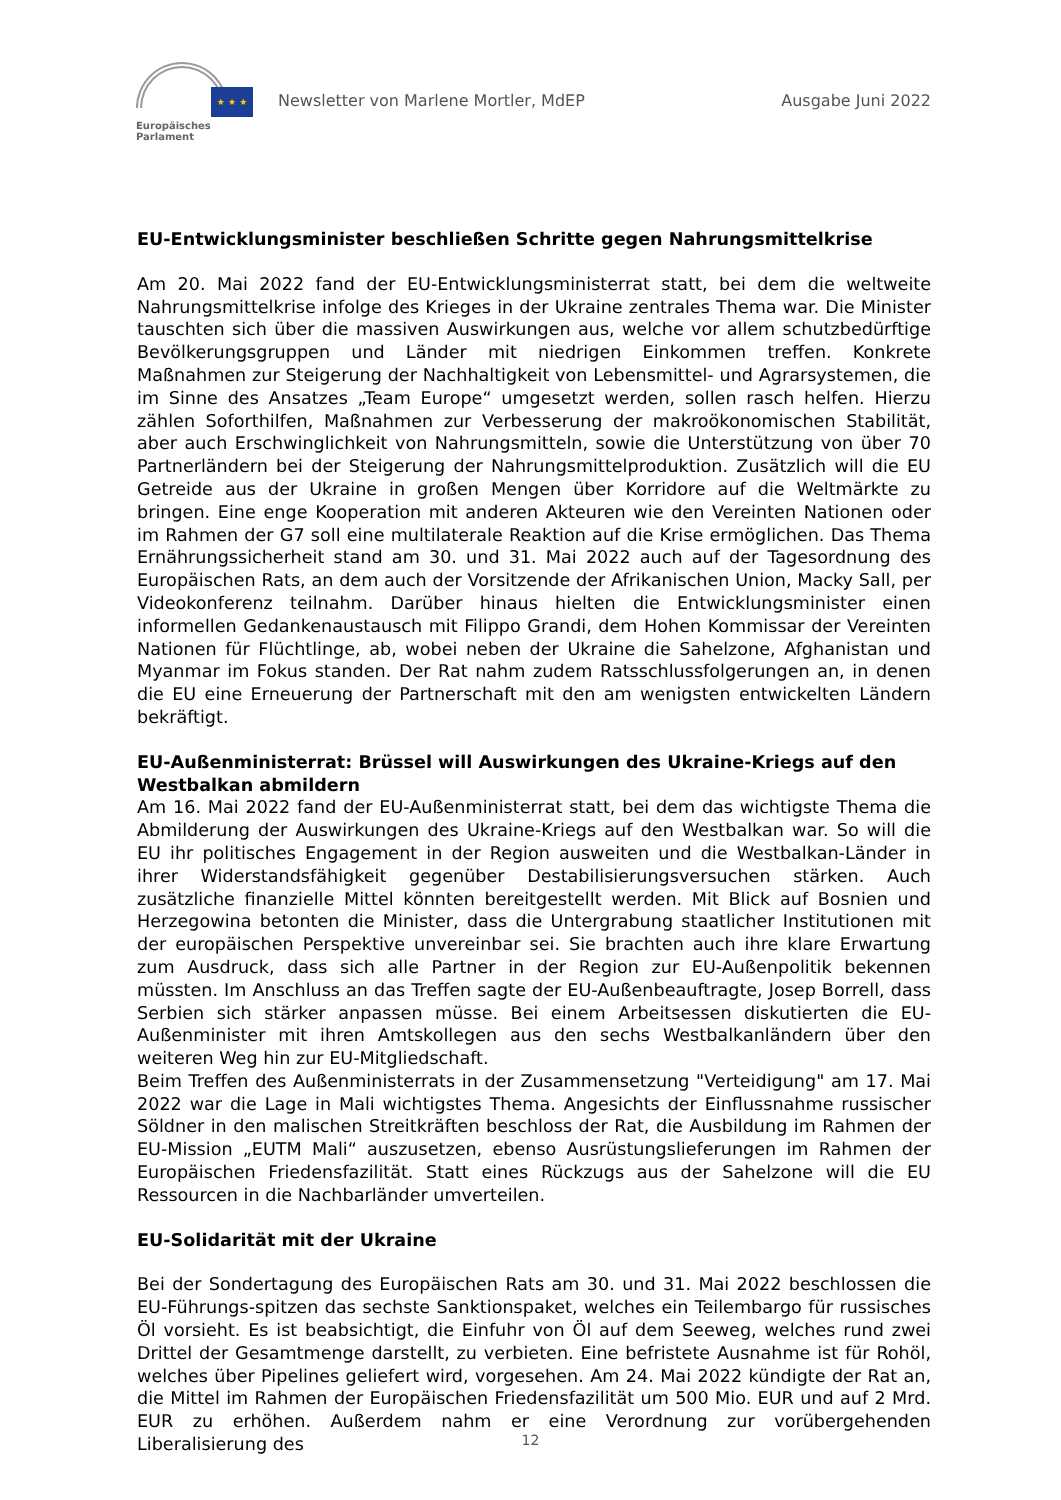★ ★ ★
Europäisches Parlament
Newsletter von Marlene Mortler, MdEP Ausgabe Juni 2022
EU-Entwicklungsminister beschließen Schritte gegen Nahrungsmittelkrise
Am 20. Mai 2022 fand der EU-Entwicklungsministerrat statt, bei dem die weltweite Nahrungsmittelkrise infolge des Krieges in der Ukraine zentrales Thema war. Die Minister tauschten sich über die massiven Auswirkungen aus, welche vor allem schutzbedürftige Bevölkerungsgruppen und Länder mit niedrigen Einkommen treffen. Konkrete Maßnahmen zur Steigerung der Nachhaltigkeit von Lebensmittel- und Agrarsystemen, die im Sinne des Ansatzes „Team Europe“ umgesetzt werden, sollen rasch helfen. Hierzu zählen Soforthilfen, Maßnahmen zur Verbesserung der makroökonomischen Stabilität, aber auch Erschwinglichkeit von Nahrungsmitteln, sowie die Unterstützung von über 70 Partnerländern bei der Steigerung der Nahrungsmittelproduktion. Zusätzlich will die EU Getreide aus der Ukraine in großen Mengen über Korridore auf die Weltmärkte zu bringen. Eine enge Kooperation mit anderen Akteuren wie den Vereinten Nationen oder im Rahmen der G7 soll eine multilaterale Reaktion auf die Krise ermöglichen. Das Thema Ernährungssicherheit stand am 30. und 31. Mai 2022 auch auf der Tagesordnung des Europäischen Rats, an dem auch der Vorsitzende der Afrikanischen Union, Macky Sall, per Videokonferenz teilnahm. Darüber hinaus hielten die Entwicklungsminister einen informellen Gedankenaustausch mit Filippo Grandi, dem Hohen Kommissar der Vereinten Nationen für Flüchtlinge, ab, wobei neben der Ukraine die Sahelzone, Afghanistan und Myanmar im Fokus standen. Der Rat nahm zudem Ratsschlussfolgerungen an, in denen die EU eine Erneuerung der Partnerschaft mit den am wenigsten entwickelten Ländern bekräftigt.
EU-Außenministerrat: Brüssel will Auswirkungen des Ukraine-Kriegs auf den Westbalkan abmildern
Am 16. Mai 2022 fand der EU-Außenministerrat statt, bei dem das wichtigste Thema die Abmilderung der Auswirkungen des Ukraine-Kriegs auf den Westbalkan war. So will die EU ihr politisches Engagement in der Region ausweiten und die Westbalkan-Länder in ihrer Widerstandsfähigkeit gegenüber Destabilisierungsversuchen stärken. Auch zusätzliche finanzielle Mittel könnten bereitgestellt werden. Mit Blick auf Bosnien und Herzegowina betonten die Minister, dass die Untergrabung staatlicher Institutionen mit der europäischen Perspektive unvereinbar sei. Sie brachten auch ihre klare Erwartung zum Ausdruck, dass sich alle Partner in der Region zur EU-Außenpolitik bekennen müssten. Im Anschluss an das Treffen sagte der EU-Außenbeauftragte, Josep Borrell, dass Serbien sich stärker anpassen müsse. Bei einem Arbeitsessen diskutierten die EU-Außenminister mit ihren Amtskollegen aus den sechs Westbalkanländern über den weiteren Weg hin zur EU-Mitgliedschaft.
Beim Treffen des Außenministerrats in der Zusammensetzung "Verteidigung" am 17. Mai 2022 war die Lage in Mali wichtigstes Thema. Angesichts der Einflussnahme russischer Söldner in den malischen Streitkräften beschloss der Rat, die Ausbildung im Rahmen der EU-Mission „EUTM Mali“ auszusetzen, ebenso Ausrüstungslieferungen im Rahmen der Europäischen Friedensfazilität. Statt eines Rückzugs aus der Sahelzone will die EU Ressourcen in die Nachbarländer umverteilen.
EU-Solidarität mit der Ukraine
Bei der Sondertagung des Europäischen Rats am 30. und 31. Mai 2022 beschlossen die EU-Führungs-spitzen das sechste Sanktionspaket, welches ein Teilembargo für russisches Öl vorsieht. Es ist beabsichtigt, die Einfuhr von Öl auf dem Seeweg, welches rund zwei Drittel der Gesamtmenge darstellt, zu verbieten. Eine befristete Ausnahme ist für Rohöl, welches über Pipelines geliefert wird, vorgesehen. Am 24. Mai 2022 kündigte der Rat an, die Mittel im Rahmen der Europäischen Friedensfazilität um 500 Mio. EUR und auf 2 Mrd. EUR zu erhöhen. Außerdem nahm er eine Verordnung zur vorübergehenden Liberalisierung des
12